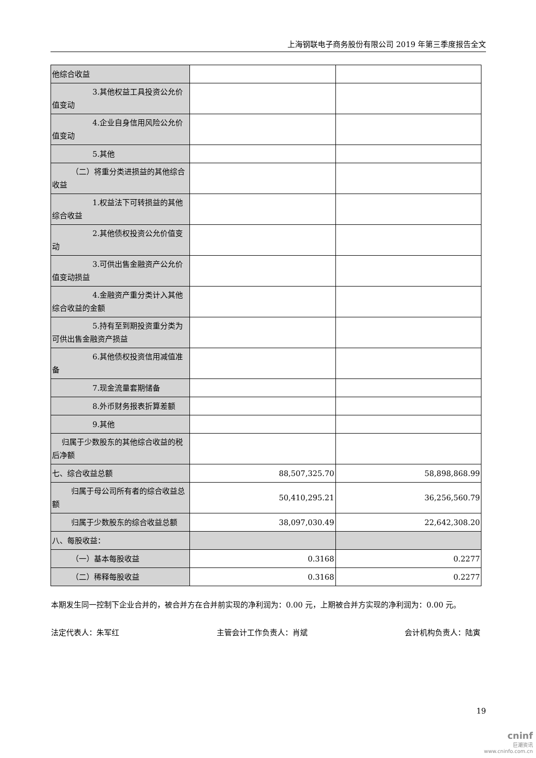上海钢联电子商务股份有限公司 2019 年第三季度报告全文
| 他综合收益 | | |
| 3.其他权益工具投资公允价 值变动 | | |
| 4.企业自身信用风险公允价 值变动 | | |
| 5.其他 | | |
| （二）将重分类进损益的其他综合收益 | | |
| 1.权益法下可转损益的其他 综合收益 | | |
| 2.其他债权投资公允价值变 动 | | |
| 3.可供出售金融资产公允价 值变动损益 | | |
| 4.金融资产重分类计入其他 综合收益的金额 | | |
| 5.持有至到期投资重分类为 可供出售金融资产损益 | | |
| 6.其他债权投资信用减值准 备 | | |
| 7.现金流量套期储备 | | |
| 8.外币财务报表折算差额 | | |
| 9.其他 | | |
| 归属于少数股东的其他综合收益的税后净额 | | |
| 七、综合收益总额 | 88,507,325.70 | 58,898,868.99 |
| 归属于母公司所有者的综合收益总额 | 50,410,295.21 | 36,256,560.79 |
| 归属于少数股东的综合收益总额 | 38,097,030.49 | 22,642,308.20 |
| 八、每股收益： | | |
| （一）基本每股收益 | 0.3168 | 0.2277 |
| （二）稀释每股收益 | 0.3168 | 0.2277 |
本期发生同一控制下企业合并的，被合并方在合并前实现的净利润为：0.00 元，上期被合并方实现的净利润为：0.00 元。
法定代表人：朱军红 主管会计工作负责人：肖斌 会计机构负责人：陆寅
19
cninf
巨潮资讯
www.cninfo.com.cn